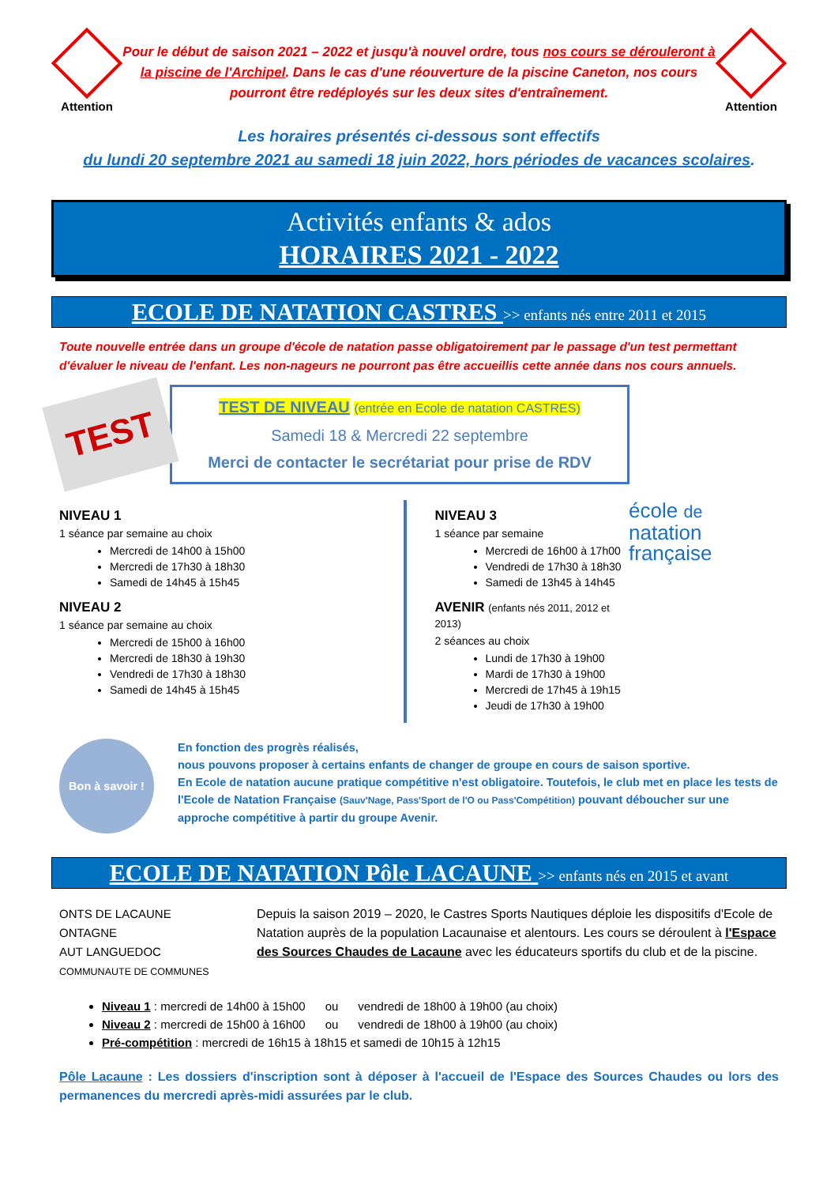Attention
Pour le début de saison 2021 – 2022 et jusqu'à nouvel ordre, tous nos cours se dérouleront à la piscine de l'Archipel. Dans le cas d'une réouverture de la piscine Caneton, nos cours pourront être redéployés sur les deux sites d'entraînement.
Attention
Les horaires présentés ci-dessous sont effectifs
du lundi 20 septembre 2021 au samedi 18 juin 2022, hors périodes de vacances scolaires.
Activités enfants & ados
HORAIRES 2021 - 2022
ECOLE DE NATATION CASTRES >> enfants nés entre 2011 et 2015
Toute nouvelle entrée dans un groupe d'école de natation passe obligatoirement par le passage d'un test permettant d'évaluer le niveau de l'enfant. Les non-nageurs ne pourront pas être accueillis cette année dans nos cours annuels.
TEST
TEST DE NIVEAU (entrée en Ecole de natation CASTRES)
Samedi 18 & Mercredi 22 septembre
Merci de contacter le secrétariat pour prise de RDV
NIVEAU 1
1 séance par semaine au choix
Mercredi de 14h00 à 15h00
Mercredi de 17h30 à 18h30
Samedi de 14h45 à 15h45
NIVEAU 2
1 séance par semaine au choix
Mercredi de 15h00 à 16h00
Mercredi de 18h30 à 19h30
Vendredi de 17h30 à 18h30
Samedi de 14h45 à 15h45
NIVEAU 3
1 séance par semaine
Mercredi de 16h00 à 17h00
Vendredi de 17h30 à 18h30
Samedi de 13h45 à 14h45
AVENIR (enfants nés 2011, 2012 et 2013)
2 séances au choix
Lundi de 17h30 à 19h00
Mardi de 17h30 à 19h00
Mercredi de 17h45 à 19h15
Jeudi de 17h30 à 19h00
école de
natation
française
Bon à savoir !
En fonction des progrès réalisés,
nous pouvons proposer à certains enfants de changer de groupe en cours de saison sportive.
En Ecole de natation aucune pratique compétitive n'est obligatoire. Toutefois, le club met en place les tests de l'Ecole de Natation Française (Sauv'Nage, Pass'Sport de l'O ou Pass'Compétition) pouvant déboucher sur une approche compétitive à partir du groupe Avenir.
ECOLE DE NATATION Pôle LACAUNE >> enfants nés en 2015 et avant
ONTS DE LACAUNE
ONTAGNE
AUT LANGUEDOC
COMMUNAUTE DE COMMUNES
Depuis la saison 2019 – 2020, le Castres Sports Nautiques déploie les dispositifs d'Ecole de Natation auprès de la population Lacaunaise et alentours. Les cours se déroulent à l'Espace des Sources Chaudes de Lacaune avec les éducateurs sportifs du club et de la piscine.
Niveau 1 : mercredi de 14h00 à 15h00 ou vendredi de 18h00 à 19h00 (au choix)
Niveau 2 : mercredi de 15h00 à 16h00 ou vendredi de 18h00 à 19h00 (au choix)
Pré-compétition : mercredi de 16h15 à 18h15 et samedi de 10h15 à 12h15
Pôle Lacaune : Les dossiers d'inscription sont à déposer à l'accueil de l'Espace des Sources Chaudes ou lors des permanences du mercredi après-midi assurées par le club.